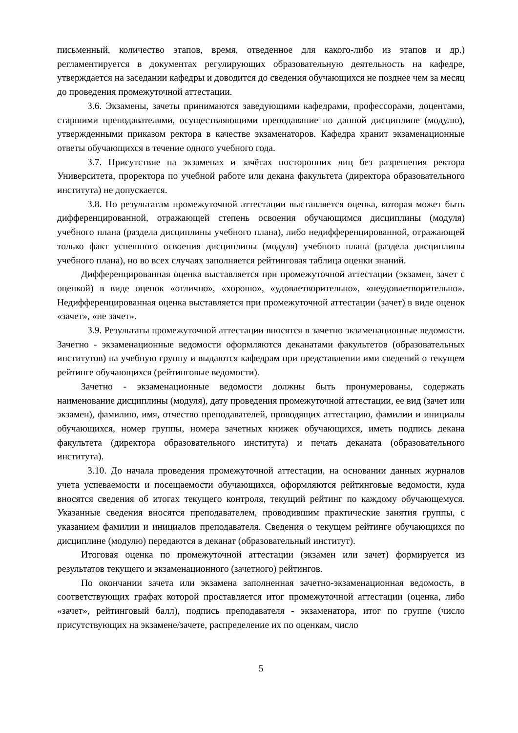письменный, количество этапов, время, отведенное для какого-либо из этапов и др.) регламентируется в документах регулирующих образовательную деятельность на кафедре, утверждается на заседании кафедры и доводится до сведения обучающихся не позднее чем за месяц до проведения промежуточной аттестации.
3.6. Экзамены, зачеты принимаются заведующими кафедрами, профессорами, доцентами, старшими преподавателями, осуществляющими преподавание по данной дисциплине (модулю), утвержденными приказом ректора в качестве экзаменаторов. Кафедра хранит экзаменационные ответы обучающихся в течение одного учебного года.
3.7. Присутствие на экзаменах и зачётах посторонних лиц без разрешения ректора Университета, проректора по учебной работе или декана факультета (директора образовательного института) не допускается.
3.8. По результатам промежуточной аттестации выставляется оценка, которая может быть дифференцированной, отражающей степень освоения обучающимся дисциплины (модуля) учебного плана (раздела дисциплины учебного плана), либо недифференцированной, отражающей только факт успешного освоения дисциплины (модуля) учебного плана (раздела дисциплины учебного плана), но во всех случаях заполняется рейтинговая таблица оценки знаний.
Дифференцированная оценка выставляется при промежуточной аттестации (экзамен, зачет с оценкой) в виде оценок «отлично», «хорошо», «удовлетворительно», «неудовлетворительно». Недифференцированная оценка выставляется при промежуточной аттестации (зачет) в виде оценок «зачет», «не зачет».
3.9. Результаты промежуточной аттестации вносятся в зачетно экзаменационные ведомости. Зачетно - экзаменационные ведомости оформляются деканатами факультетов (образовательных институтов) на учебную группу и выдаются кафедрам при представлении ими сведений о текущем рейтинге обучающихся (рейтинговые ведомости).
Зачетно - экзаменационные ведомости должны быть пронумерованы, содержать наименование дисциплины (модуля), дату проведения промежуточной аттестации, ее вид (зачет или экзамен), фамилию, имя, отчество преподавателей, проводящих аттестацию, фамилии и инициалы обучающихся, номер группы, номера зачетных книжек обучающихся, иметь подпись декана факультета (директора образовательного института) и печать деканата (образовательного института).
3.10. До начала проведения промежуточной аттестации, на основании данных журналов учета успеваемости и посещаемости обучающихся, оформляются рейтинговые ведомости, куда вносятся сведения об итогах текущего контроля, текущий рейтинг по каждому обучающемуся. Указанные сведения вносятся преподавателем, проводившим практические занятия группы, с указанием фамилии и инициалов преподавателя. Сведения о текущем рейтинге обучающихся по дисциплине (модулю) передаются в деканат (образовательный институт).
Итоговая оценка по промежуточной аттестации (экзамен или зачет) формируется из результатов текущего и экзаменационного (зачетного) рейтингов.
По окончании зачета или экзамена заполненная зачетно-экзаменационная ведомость, в соответствующих графах которой проставляется итог промежуточной аттестации (оценка, либо «зачет», рейтинговый балл), подпись преподавателя - экзаменатора, итог по группе (число присутствующих на экзамене/зачете, распределение их по оценкам, число
5